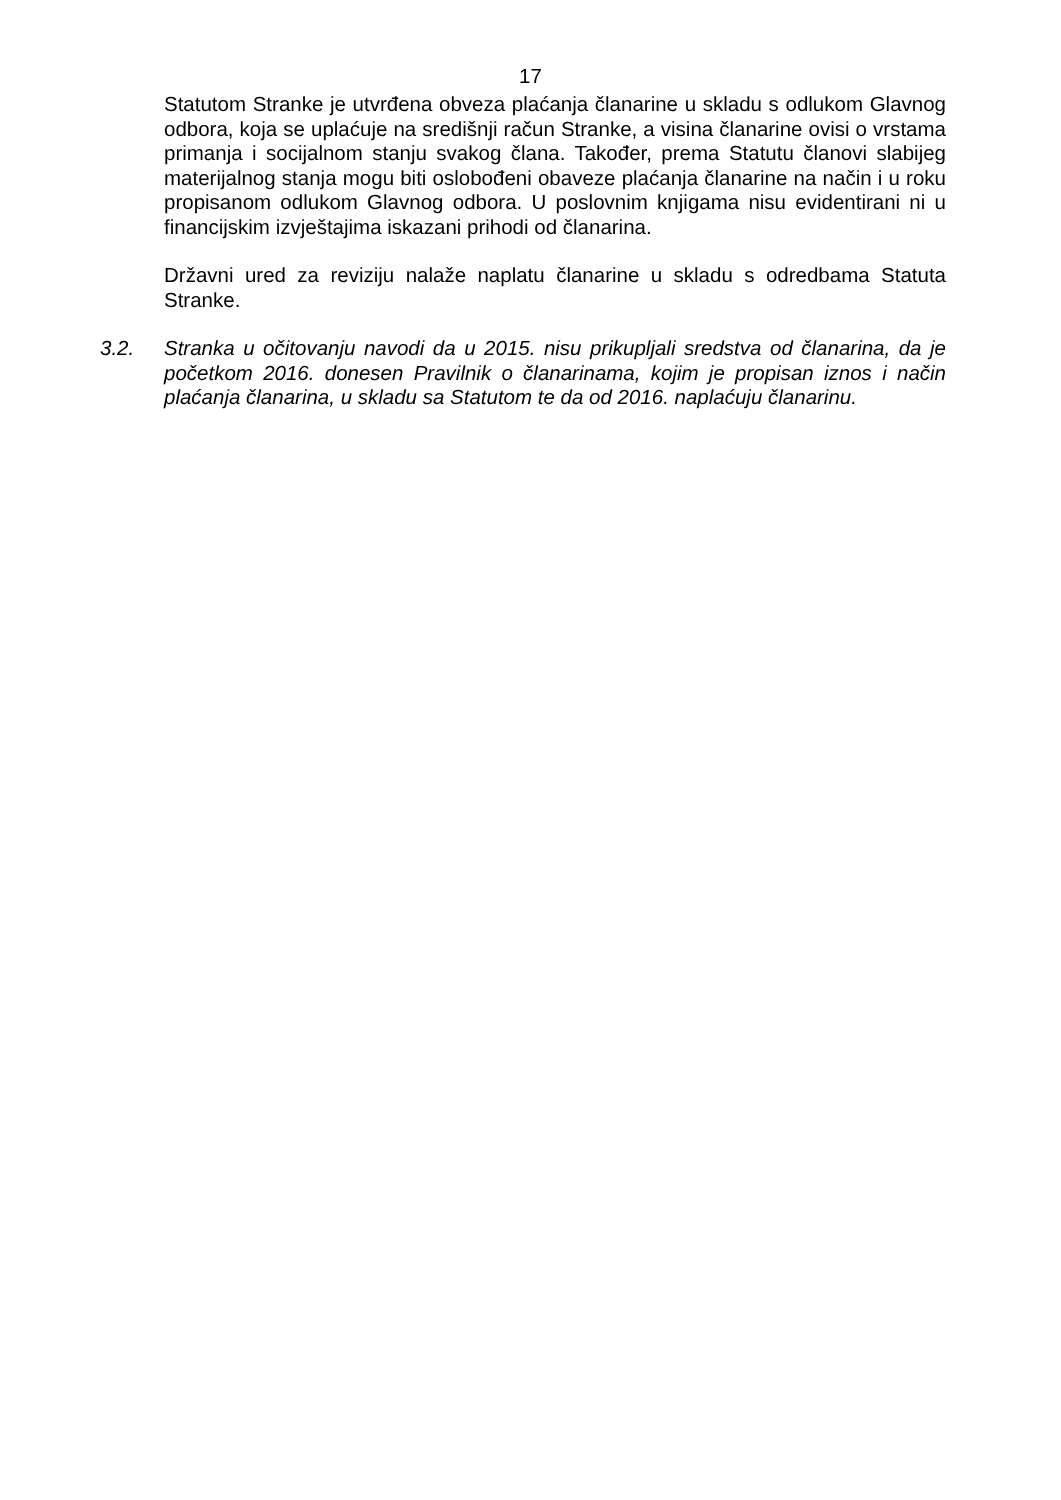17
Statutom Stranke je utvrđena obveza plaćanja članarine u skladu s odlukom Glavnog odbora, koja se uplaćuje na središnji račun Stranke, a visina članarine ovisi o vrstama primanja i socijalnom stanju svakog člana. Također, prema Statutu članovi slabijeg materijalnog stanja mogu biti oslobođeni obaveze plaćanja članarine na način i u roku propisanom odlukom Glavnog odbora. U poslovnim knjigama nisu evidentirani ni u financijskim izvještajima iskazani prihodi od članarina.
Državni ured za reviziju nalaže naplatu članarine u skladu s odredbama Statuta Stranke.
3.2. Stranka u očitovanju navodi da u 2015. nisu prikupljali sredstva od članarina, da je početkom 2016. donesen Pravilnik o članarinama, kojim je propisan iznos i način plaćanja članarina, u skladu sa Statutom te da od 2016. naplaćuju članarinu.